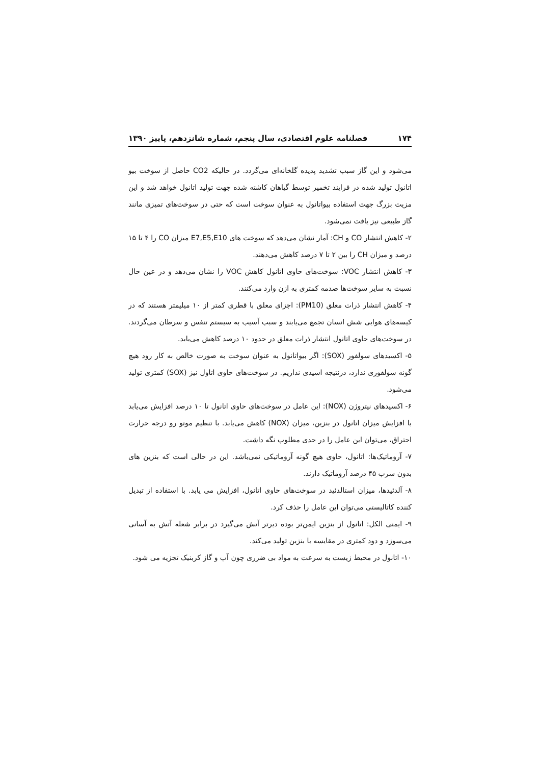۱۷۴ فصلنامه علوم اقتصادی، سال پنجم، شماره شانزدهم، پاییز ۱۳۹۰
می‌شود و این گاز سبب تشدید پدیده گلخانه‌ای می‌گردد. در حالیکه CO2 حاصل از سوخت بیو اتانول تولید شده در فرایند تخمیر توسط گیاهان کاشته شده جهت تولید اتانول خواهد شد و این مزیت بزرگ جهت استفاده بیواتانول به عنوان سوخت است که حتی در سوخت‌های تمیزی مانند گاز طبیعی نیز یافت نمی‌شود.
۲- کاهش انتشار CO و CH: آمار نشان می‌دهد که سوخت های E7,E5,E10 میزان CO را ۴ تا ۱۵ درصد و میزان CH را بین ۲ تا ۷ درصد کاهش می‌دهند.
۳- کاهش انتشار VOC: سوخت‌های حاوی اتانول کاهش VOC را نشان می‌دهد و در عین حال نسبت به سایر سوخت‌ها صدمه کمتری به ازن وارد می‌کنند.
۴- کاهش انتشار ذرات معلق (PM10): اجزای معلق با قطری کمتر از ۱۰ میلیمتر هستند که در کیسه‌های هوایی شش انسان تجمع می‌یابند و سبب آسیب به سیستم تنفس و سرطان می‌گردند. در سوخت‌های حاوی اتانول انتشار ذرات معلق در حدود ۱۰ درصد کاهش می‌یابد.
۵- اکسیدهای سولفور (SOX): اگر بیواتانول به عنوان سوخت به صورت خالص به کار رود هیچ گونه سولفوری ندارد، درنتیجه اسیدی نداریم. در سوخت‌های حاوی اتاول نیز (SOX) کمتری تولید می‌شود.
۶- اکسیدهای نیتروژن (NOX): این عامل در سوخت‌های حاوی اتانول تا ۱۰ درصد افزایش می‌یابد با افزایش میزان اتانول در بنزین، میزان (NOX) کاهش می‌یابد. با تنظیم موتو رو درجه حرارت احتراق، می‌توان این عامل را در حدی مطلوب نگه داشت.
۷- آروماتیک‌ها: اتانول، حاوی هیچ گونه آروماتیکی نمی‌باشد. این در حالی است که بنزین های بدون سرب ۴۵ درصد آروماتیک دارند.
۸- آلدئیدها، میزان استالدئید در سوخت‌های حاوی اتانول، افزایش می یابد. با استفاده از تبدیل کننده کاتالیستی می‌توان این عامل را حذف کرد.
۹- ایمنی الکل: اتانول از بنزین ایمن‌تر بوده دیرتر آتش می‌گیرد در برابر شعله آتش به آسانی می‌سوزد و دود کمتری در مقایسه با بنزین تولید می‌کند.
۱۰- اتانول در محیط زیست به سرعت به مواد بی ضرری چون آب و گاز کربنیک تجزیه می شود.